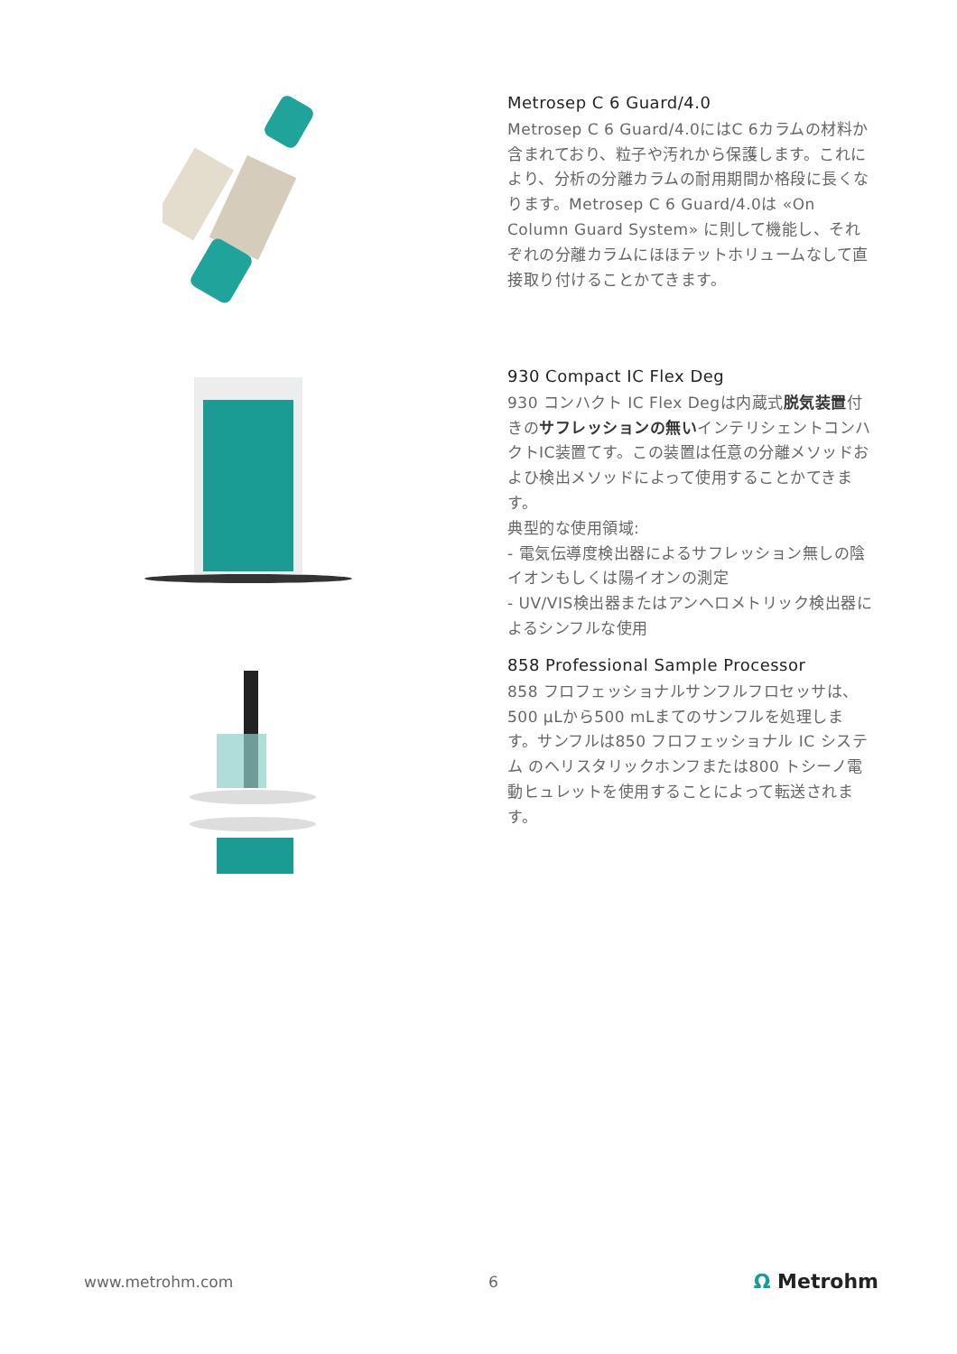Metrosep C 6 Guard/4.0
Metrosep C 6 Guard/4.0にはC 6カラムの材料か含まれており、粒子や汚れから保護します。これにより、分析の分離カラムの耐用期間か格段に長くなります。Metrosep C 6 Guard/4.0は «On Column Guard System» に則して機能し、それぞれの分離カラムにほほテットホリュームなして直接取り付けることかてきます。
930 Compact IC Flex Deg
930 コンハクト IC Flex Degは内蔵式脱気装置付きのサフレッションの無いインテリシェントコンハクトIC装置てす。この装置は任意の分離メソッドおよひ検出メソッドによって使用することかてきます。
典型的な使用領域:
- 電気伝導度検出器によるサフレッション無しの陰イオンもしくは陽イオンの測定
- UV/VIS検出器またはアンヘロメトリック検出器によるシンフルな使用
858 Professional Sample Processor
858 フロフェッショナルサンフルフロセッサは、500 µLから500 mLまてのサンフルを処理します。サンフルは850 フロフェッショナル IC システム のヘリスタリックホンフまたは800 トシーノ電動ヒュレットを使用することによって転送されます。
www.metrohm.com 6 Ω Metrohm